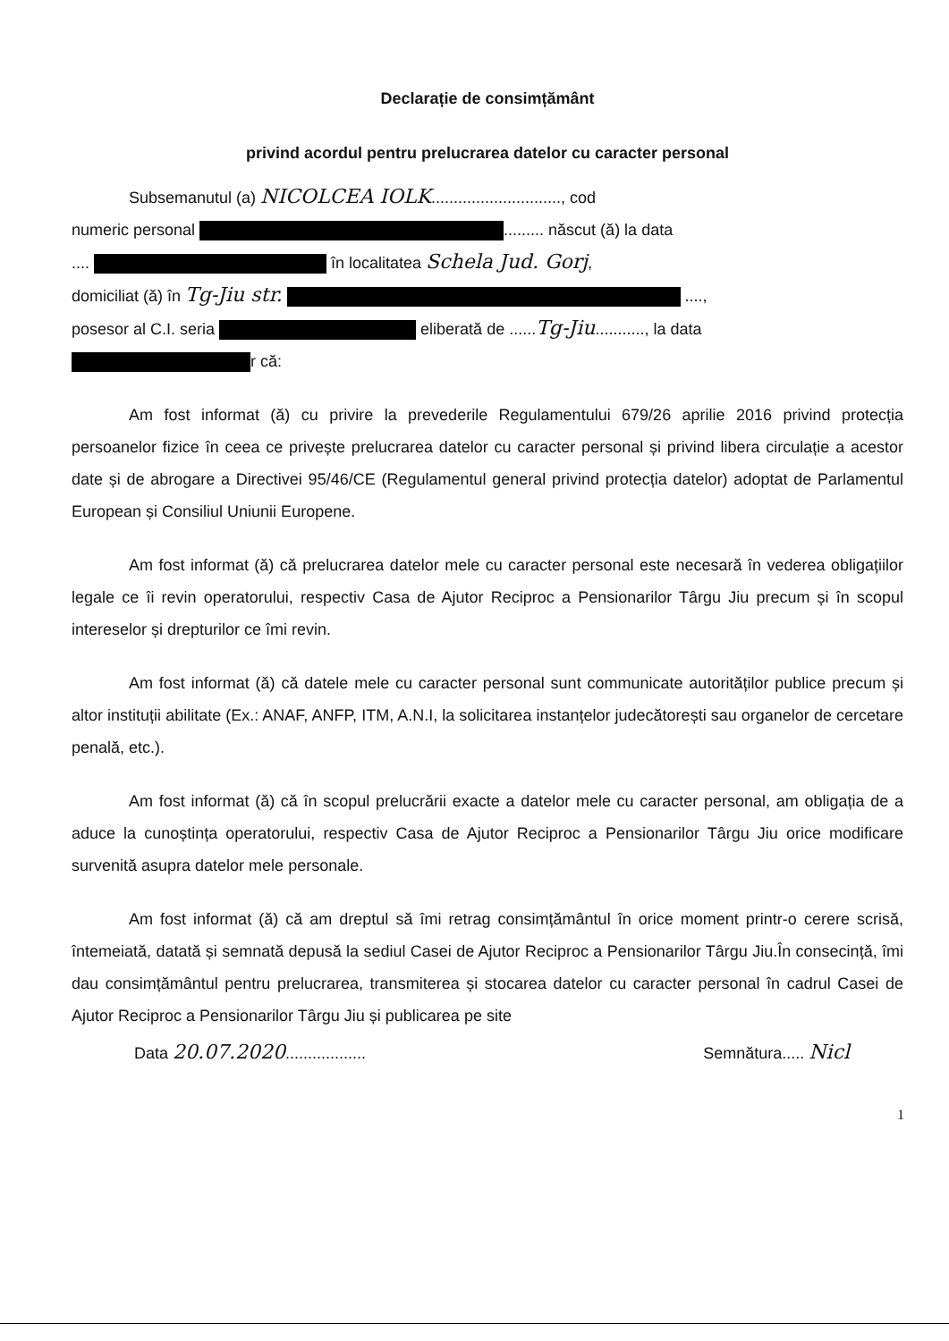Declarație de consimțământ
privind acordul pentru prelucrarea datelor cu caracter personal
Subsemanutul (a) NICOLCEA IOLK............................., cod
numeric personal ......... născut (ă) la data
.... în localitatea Schela Jud. Gorj,
domiciliat (ă) în Tg-Jiu str. ....,
posesor al C.I. seria eliberată de ......Tg-Jiu..........., la data
r că:
Am fost informat (ă) cu privire la prevederile Regulamentului 679/26 aprilie 2016 privind protecția persoanelor fizice în ceea ce privește prelucrarea datelor cu caracter personal și privind libera circulație a acestor date și de abrogare a Directivei 95/46/CE (Regulamentul general privind protecția datelor) adoptat de Parlamentul European și Consiliul Uniunii Europene.
Am fost informat (ă) că prelucrarea datelor mele cu caracter personal este necesară în vederea obligațiilor legale ce îi revin operatorului, respectiv Casa de Ajutor Reciproc a Pensionarilor Târgu Jiu precum și în scopul intereselor și drepturilor ce îmi revin.
Am fost informat (ă) că datele mele cu caracter personal sunt communicate autorităților publice precum și altor instituții abilitate (Ex.: ANAF, ANFP, ITM, A.N.I, la solicitarea instanțelor judecătorești sau organelor de cercetare penală, etc.).
Am fost informat (ă) că în scopul prelucrării exacte a datelor mele cu caracter personal, am obligația de a aduce la cunoștința operatorului, respectiv Casa de Ajutor Reciproc a Pensionarilor Târgu Jiu orice modificare survenită asupra datelor mele personale.
Am fost informat (ă) că am dreptul să îmi retrag consimțământul în orice moment printr-o cerere scrisă, întemeiată, datată și semnată depusă la sediul Casei de Ajutor Reciproc a Pensionarilor Târgu Jiu.În consecință, îmi dau consimțământul pentru prelucrarea, transmiterea și stocarea datelor cu caracter personal în cadrul Casei de Ajutor Reciproc a Pensionarilor Târgu Jiu și publicarea pe site
Data 20.07.2020..................
Semnătura..... Nicl
1